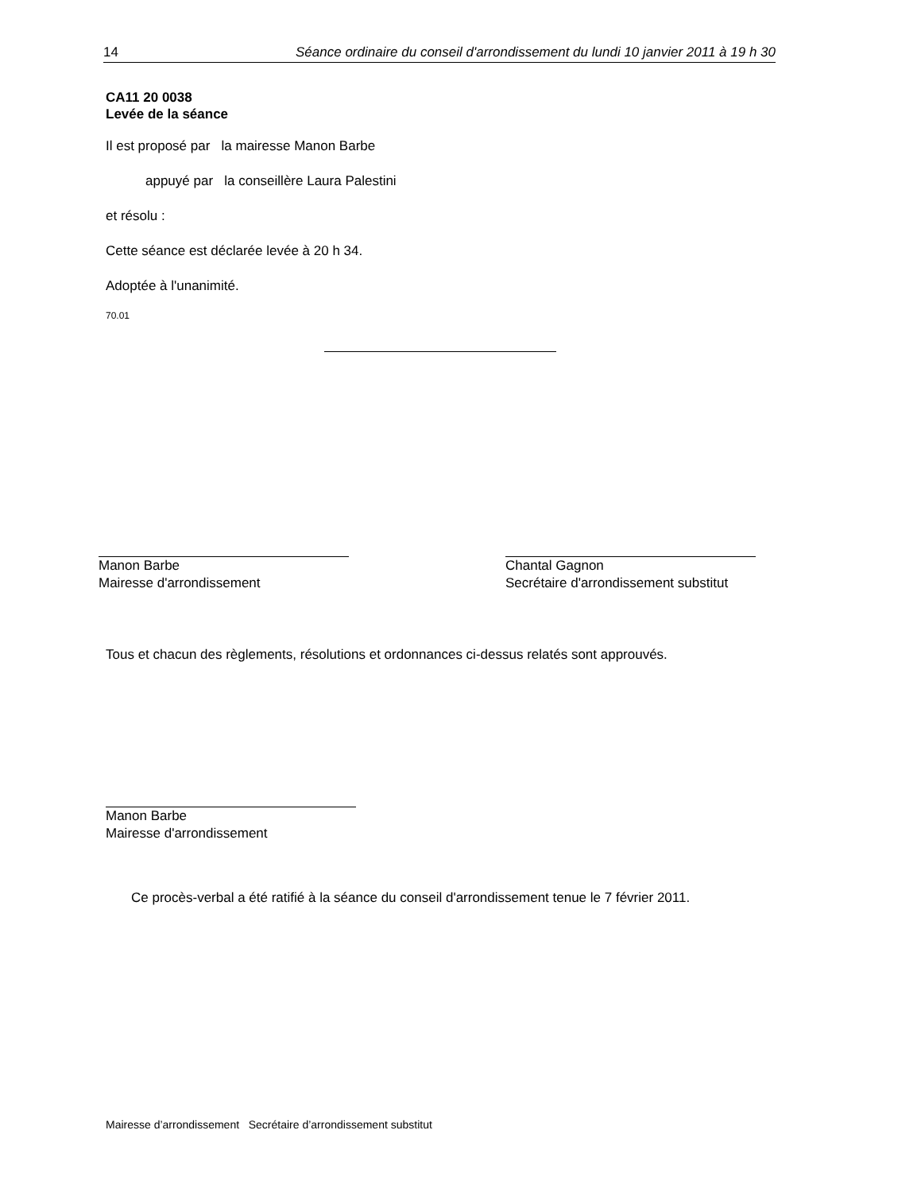14 Séance ordinaire du conseil d'arrondissement du lundi 10 janvier 2011 à 19 h 30
CA11 20 0038
Levée de la séance
Il est proposé par la mairesse Manon Barbe
appuyé par la conseillère Laura Palestini
et résolu :
Cette séance est déclarée levée à 20 h 34.
Adoptée à l'unanimité.
70.01
Manon Barbe
Mairesse d'arrondissement
Chantal Gagnon
Secrétaire d'arrondissement substitut
Tous et chacun des règlements, résolutions et ordonnances ci-dessus relatés sont approuvés.
Manon Barbe
Mairesse d'arrondissement
Ce procès-verbal a été ratifié à la séance du conseil d'arrondissement tenue le 7 février 2011.
Mairesse d’arrondissement Secrétaire d’arrondissement substitut